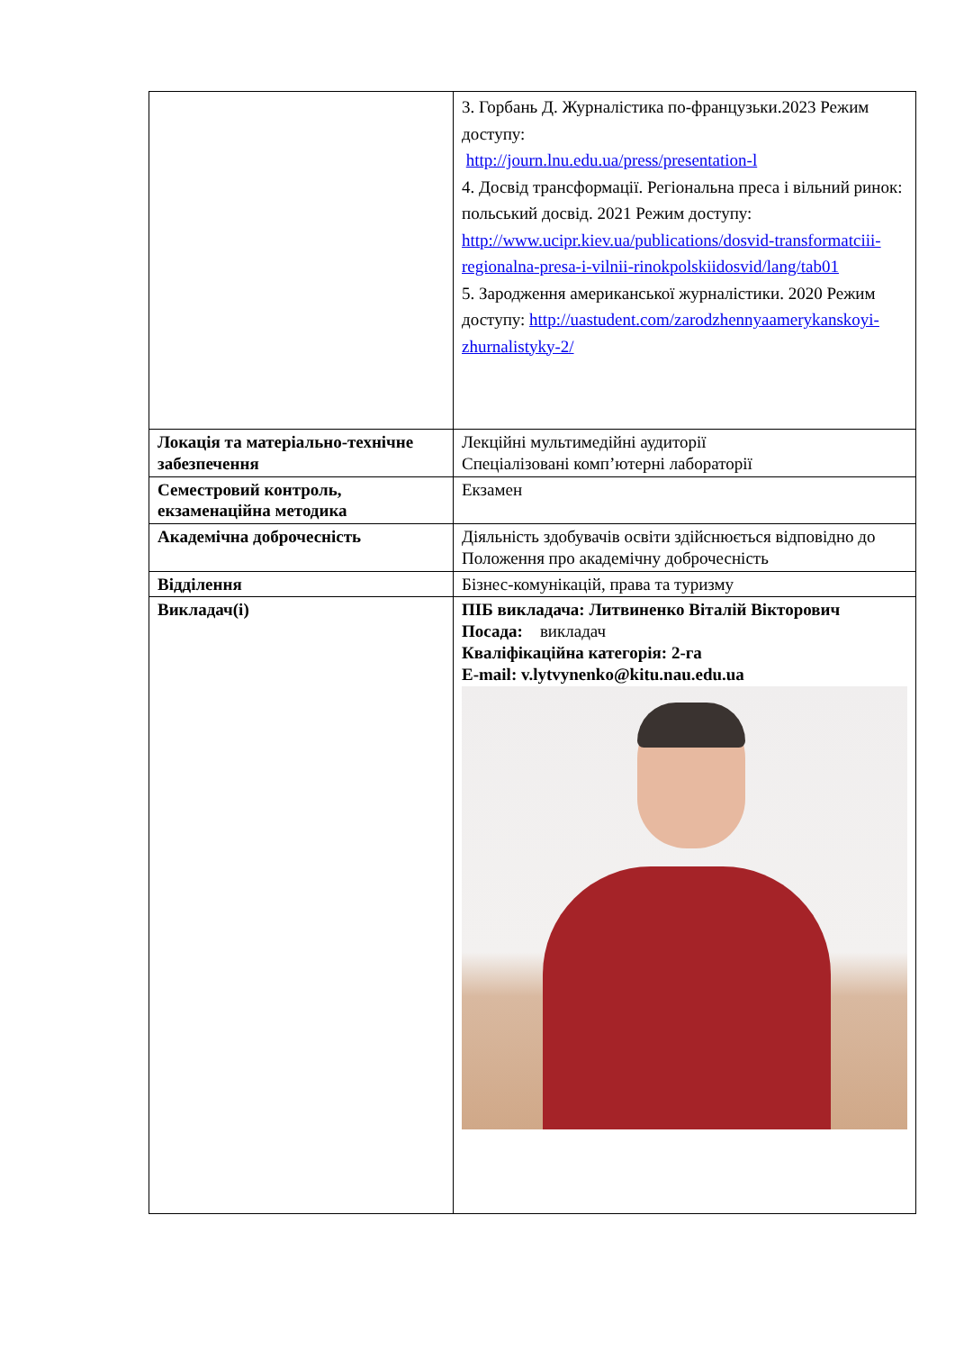| | 3. Горбань Д. Журналістика по-французьки.2023 Режим доступу: http://journ.lnu.edu.ua/press/presentation-l 4. Досвід трансформації. Регіональна преса і вільний ринок: польський досвід. 2021 Режим доступу: http://www.ucipr.kiev.ua/publications/dosvid-transformatciii-regionalna-presa-i-vilnii-rinokpolskiidosvid/lang/tab01 5. Зародження американської журналістики. 2020 Режим доступу: http://uastudent.com/zarodzhennyaamerykanskoyi-zhurnalistyky-2/ |
| Локація та матеріально-технічне забезпечення | Лекційні мультимедійні аудиторії Спеціалізовані комп’ютерні лабораторії |
| Семестровий контроль, екзаменаційна методика | Екзамен |
| Академічна доброчесність | Діяльність здобувачів освіти здійснюється відповідно до Положення про академічну доброчесність |
| Відділення | Бізнес-комунікацій, права та туризму |
| Викладач(і) | ПІБ викладача: Литвиненко Віталій Вікторович Посада: викладач Кваліфікаційна категорія: 2-га E-mail: v.lytvynenko@kitu.nau.edu.ua |